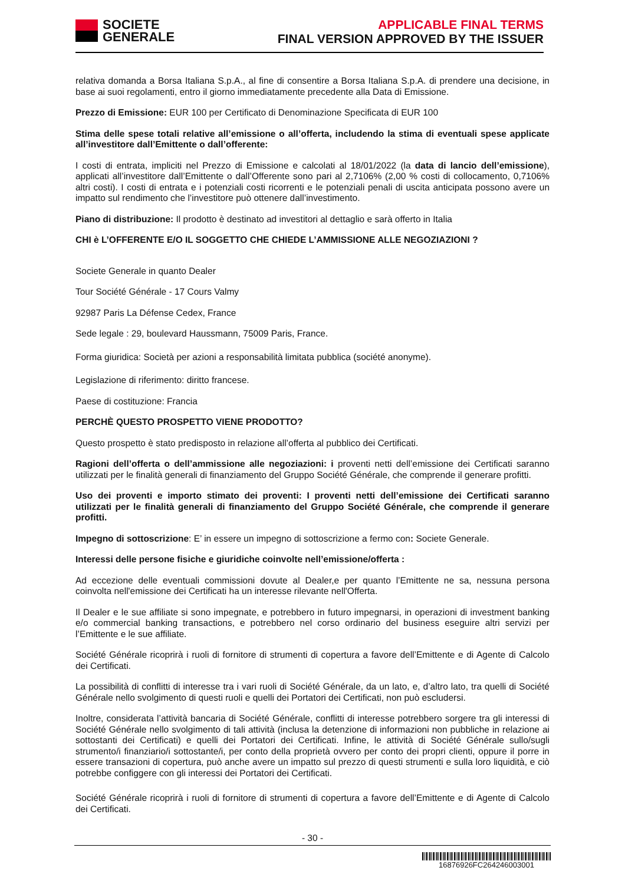SOCIETE
GENERALE
APPLICABLE FINAL TERMS
FINAL VERSION APPROVED BY THE ISSUER
relativa domanda a Borsa Italiana S.p.A., al fine di consentire a Borsa Italiana S.p.A. di prendere una decisione, in base ai suoi regolamenti, entro il giorno immediatamente precedente alla Data di Emissione.
Prezzo di Emissione: EUR 100 per Certificato di Denominazione Specificata di EUR 100
Stima delle spese totali relative all’emissione o all’offerta, includendo la stima di eventuali spese applicate all’investitore dall’Emittente o dall’offerente:
I costi di entrata, impliciti nel Prezzo di Emissione e calcolati al 18/01/2022 (la data di lancio dell’emissione), applicati all’investitore dall’Emittente o dall’Offerente sono pari al 2,7106% (2,00 % costi di collocamento, 0,7106% altri costi). I costi di entrata e i potenziali costi ricorrenti e le potenziali penali di uscita anticipata possono avere un impatto sul rendimento che l’investitore può ottenere dall’investimento.
Piano di distribuzione: Il prodotto è destinato ad investitori al dettaglio e sarà offerto in Italia
CHI è L’OFFERENTE E/O IL SOGGETTO CHE CHIEDE L’AMMISSIONE ALLE NEGOZIAZIONI ?
Societe Generale in quanto Dealer
Tour Société Générale - 17 Cours Valmy
92987 Paris La Défense Cedex, France
Sede legale : 29, boulevard Haussmann, 75009 Paris, France.
Forma giuridica: Società per azioni a responsabilità limitata pubblica (société anonyme).
Legislazione di riferimento: diritto francese.
Paese di costituzione: Francia
PERCHÈ QUESTO PROSPETTO VIENE PRODOTTO?
Questo prospetto è stato predisposto in relazione all’offerta al pubblico dei Certificati.
Ragioni dell’offerta o dell’ammissione alle negoziazioni: i proventi netti dell’emissione dei Certificati saranno utilizzati per le finalità generali di finanziamento del Gruppo Société Générale, che comprende il generare profitti.
Uso dei proventi e importo stimato dei proventi: I proventi netti dell’emissione dei Certificati saranno utilizzati per le finalità generali di finanziamento del Gruppo Société Générale, che comprende il generare profitti.
Impegno di sottoscrizione: E’ in essere un impegno di sottoscrizione a fermo con: Societe Generale.
Interessi delle persone fisiche e giuridiche coinvolte nell’emissione/offerta :
Ad eccezione delle eventuali commissioni dovute al Dealer,e per quanto l’Emittente ne sa, nessuna persona coinvolta nell'emissione dei Certificati ha un interesse rilevante nell'Offerta.
Il Dealer e le sue affiliate si sono impegnate, e potrebbero in futuro impegnarsi, in operazioni di investment banking e/o commercial banking transactions, e potrebbero nel corso ordinario del business eseguire altri servizi per l’Emittente e le sue affiliate.
Société Générale ricoprirà i ruoli di fornitore di strumenti di copertura a favore dell’Emittente e di Agente di Calcolo dei Certificati.
La possibilità di conflitti di interesse tra i vari ruoli di Société Générale, da un lato, e, d’altro lato, tra quelli di Société Générale nello svolgimento di questi ruoli e quelli dei Portatori dei Certificati, non può escludersi.
Inoltre, considerata l’attività bancaria di Société Générale, conflitti di interesse potrebbero sorgere tra gli interessi di Société Générale nello svolgimento di tali attività (inclusa la detenzione di informazioni non pubbliche in relazione ai sottostanti dei Certificati) e quelli dei Portatori dei Certificati. Infine, le attività di Société Générale sullo/sugli strumento/i finanziario/i sottostante/i, per conto della proprietà ovvero per conto dei propri clienti, oppure il porre in essere transazioni di copertura, può anche avere un impatto sul prezzo di questi strumenti e sulla loro liquidità, e ciò potrebbe configgere con gli interessi dei Portatori dei Certificati.
Société Générale ricoprirà i ruoli di fornitore di strumenti di copertura a favore dell’Emittente e di Agente di Calcolo dei Certificati.
- 30 -
16876926FC264246003001